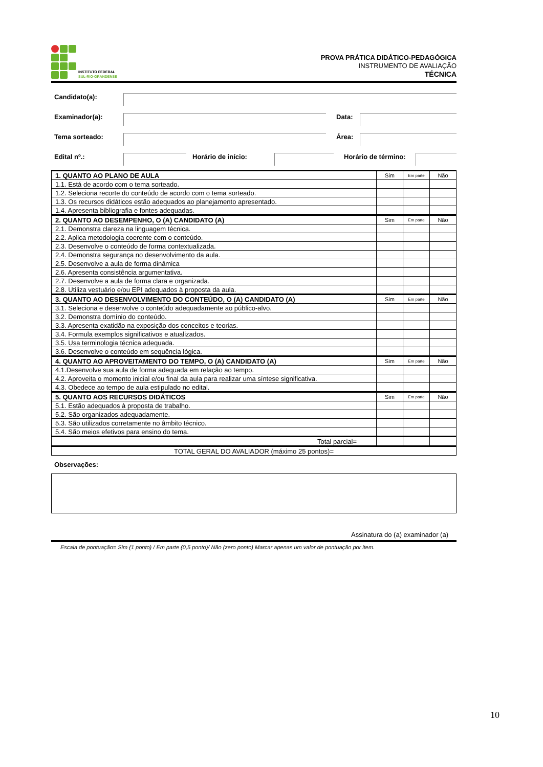INSTITUTO FEDERAL
SUL-RIO-GRANDENSE
PROVA PRÁTICA DIDÁTICO-PEDAGÓGICA
INSTRUMENTO DE AVALIAÇÃO
TÉCNICA
Candidato(a):
Examinador(a): Data:
Tema sorteado: Área:
Edital nº.: Horário de início: Horário de término:
| 1. QUANTO AO PLANO DE AULA | Sim | Em parte | Não |
| 1.1. Está de acordo com o tema sorteado. | | | |
| 1.2. Seleciona recorte do conteúdo de acordo com o tema sorteado. | | | |
| 1.3. Os recursos didáticos estão adequados ao planejamento apresentado. | | | |
| 1.4. Apresenta bibliografia e fontes adequadas. | | | |
| 2. QUANTO AO DESEMPENHO, O (A) CANDIDATO (A) | Sim | Em parte | Não |
| 2.1. Demonstra clareza na linguagem técnica. | | | |
| 2.2. Aplica metodologia coerente com o conteúdo. | | | |
| 2.3. Desenvolve o conteúdo de forma contextualizada. | | | |
| 2.4. Demonstra segurança no desenvolvimento da aula. | | | |
| 2.5. Desenvolve a aula de forma dinâmica | | | |
| 2.6. Apresenta consistência argumentativa. | | | |
| 2.7. Desenvolve a aula de forma clara e organizada. | | | |
| 2.8. Utiliza vestuário e/ou EPI adequados à proposta da aula. | | | |
| 3. QUANTO AO DESENVOLVIMENTO DO CONTEÚDO, O (A) CANDIDATO (A) | Sim | Em parte | Não |
| 3.1. Seleciona e desenvolve o conteúdo adequadamente ao público-alvo. | | | |
| 3.2. Demonstra domínio do conteúdo. | | | |
| 3.3. Apresenta exatidão na exposição dos conceitos e teorias. | | | |
| 3.4. Formula exemplos significativos e atualizados. | | | |
| 3.5. Usa terminologia técnica adequada. | | | |
| 3.6. Desenvolve o conteúdo em sequência lógica. | | | |
| 4. QUANTO AO APROVEITAMENTO DO TEMPO, O (A) CANDIDATO (A) | Sim | Em parte | Não |
| 4.1.Desenvolve sua aula de forma adequada em relação ao tempo. | | | |
| 4.2. Aproveita o momento inicial e/ou final da aula para realizar uma síntese significativa. | | | |
| 4.3. Obedece ao tempo de aula estipulado no edital. | | | |
| 5. QUANTO AOS RECURSOS DIDÁTICOS | Sim | Em parte | Não |
| 5.1. Estão adequados à proposta de trabalho. | | | |
| 5.2. São organizados adequadamente. | | | |
| 5.3. São utilizados corretamente no âmbito técnico. | | | |
| 5.4. São meios efetivos para ensino do tema. | | | |
| Total parcial= | | | |
| TOTAL GERAL DO AVALIADOR (máximo 25 pontos)= | | | |
Observações:
Assinatura do (a) examinador (a)
Escala de pontuação= Sim (1 ponto) / Em parte (0,5 ponto)/ Não (zero ponto) Marcar apenas um valor de pontuação por item.
10